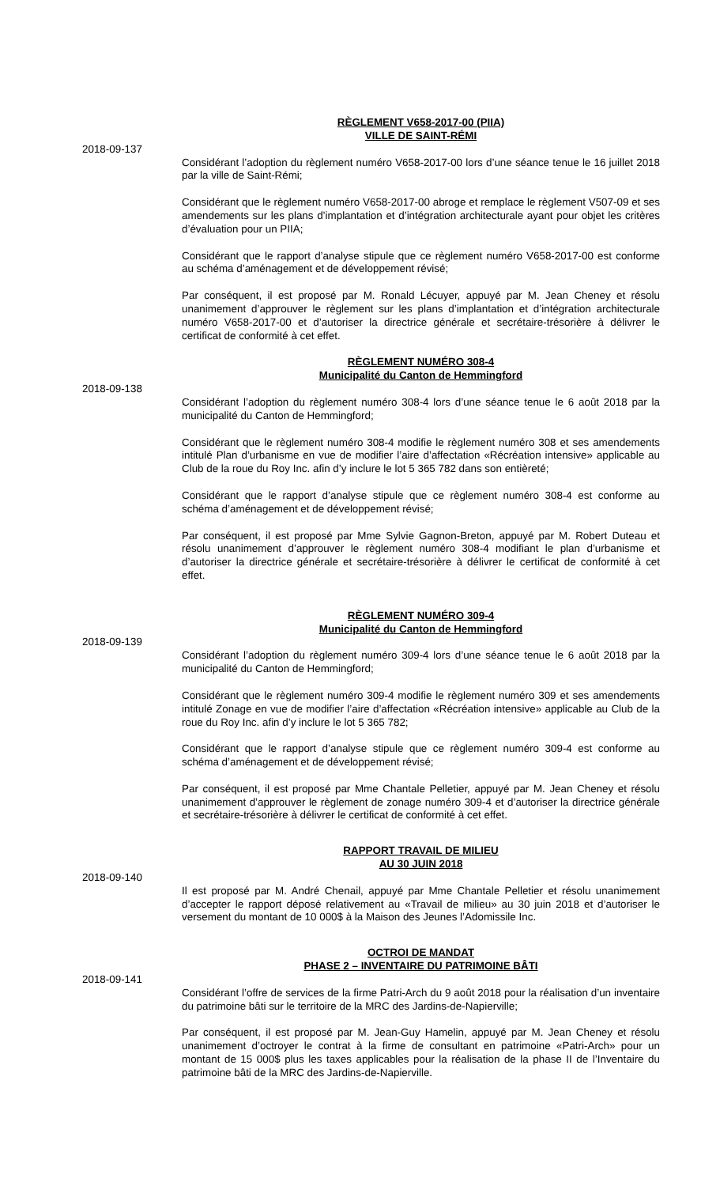RÈGLEMENT V658-2017-00 (PIIA)
VILLE DE SAINT-RÉMI
2018-09-137
Considérant l’adoption du règlement numéro V658-2017-00 lors d’une séance tenue le 16 juillet 2018 par la ville de Saint-Rémi;
Considérant que le règlement numéro V658-2017-00 abroge et remplace le règlement V507-09 et ses amendements sur les plans d’implantation et d’intégration architecturale ayant pour objet les critères d’évaluation pour un PIIA;
Considérant que le rapport d’analyse stipule que ce règlement numéro V658-2017-00 est conforme au schéma d’aménagement et de développement révisé;
Par conséquent, il est proposé par M. Ronald Lécuyer, appuyé par M. Jean Cheney et résolu unanimement d’approuver le règlement sur les plans d’implantation et d’intégration architecturale numéro V658-2017-00 et d’autoriser la directrice générale et secrétaire-trésorière à délivrer le certificat de conformité à cet effet.
RÈGLEMENT NUMÉRO 308-4
Municipalité du Canton de Hemmingford
2018-09-138
Considérant l’adoption du règlement numéro 308-4 lors d’une séance tenue le 6 août 2018 par la municipalité du Canton de Hemmingford;
Considérant que le règlement numéro 308-4 modifie le règlement numéro 308 et ses amendements intitulé Plan d’urbanisme en vue de modifier l’aire d’affectation «Récréation intensive» applicable au Club de la roue du Roy Inc. afin d’y inclure le lot 5 365 782 dans son entièreté;
Considérant que le rapport d’analyse stipule que ce règlement numéro 308-4 est conforme au schéma d’aménagement et de développement révisé;
Par conséquent, il est proposé par Mme Sylvie Gagnon-Breton, appuyé par M. Robert Duteau et résolu unanimement d’approuver le règlement numéro 308-4 modifiant le plan d’urbanisme et d’autoriser la directrice générale et secrétaire-trésorière à délivrer le certificat de conformité à cet effet.
RÈGLEMENT NUMÉRO 309-4
Municipalité du Canton de Hemmingford
2018-09-139
Considérant l’adoption du règlement numéro 309-4 lors d’une séance tenue le 6 août 2018 par la municipalité du Canton de Hemmingford;
Considérant que le règlement numéro 309-4 modifie le règlement numéro 309 et ses amendements intitulé Zonage en vue de modifier l’aire d’affectation «Récréation intensive» applicable au Club de la roue du Roy Inc. afin d’y inclure le lot 5 365 782;
Considérant que le rapport d’analyse stipule que ce règlement numéro 309-4 est conforme au schéma d’aménagement et de développement révisé;
Par conséquent, il est proposé par Mme Chantale Pelletier, appuyé par M. Jean Cheney et résolu unanimement d’approuver le règlement de zonage numéro 309-4 et d’autoriser la directrice générale et secrétaire-trésorière à délivrer le certificat de conformité à cet effet.
RAPPORT TRAVAIL DE MILIEU
AU 30 JUIN 2018
2018-09-140
Il est proposé par M. André Chenail, appuyé par Mme Chantale Pelletier et résolu unanimement d’accepter le rapport déposé relativement au «Travail de milieu» au 30 juin 2018 et d’autoriser le versement du montant de 10 000$ à la Maison des Jeunes l’Adomissile Inc.
OCTROI DE MANDAT
PHASE 2 – INVENTAIRE DU PATRIMOINE BÂTI
2018-09-141
Considérant l’offre de services de la firme Patri-Arch du 9 août 2018 pour la réalisation d’un inventaire du patrimoine bâti sur le territoire de la MRC des Jardins-de-Napierville;
Par conséquent, il est proposé par M. Jean-Guy Hamelin, appuyé par M. Jean Cheney et résolu unanimement d’octroyer le contrat à la firme de consultant en patrimoine «Patri-Arch» pour un montant de 15 000$ plus les taxes applicables pour la réalisation de la phase II de l’Inventaire du patrimoine bâti de la MRC des Jardins-de-Napierville.